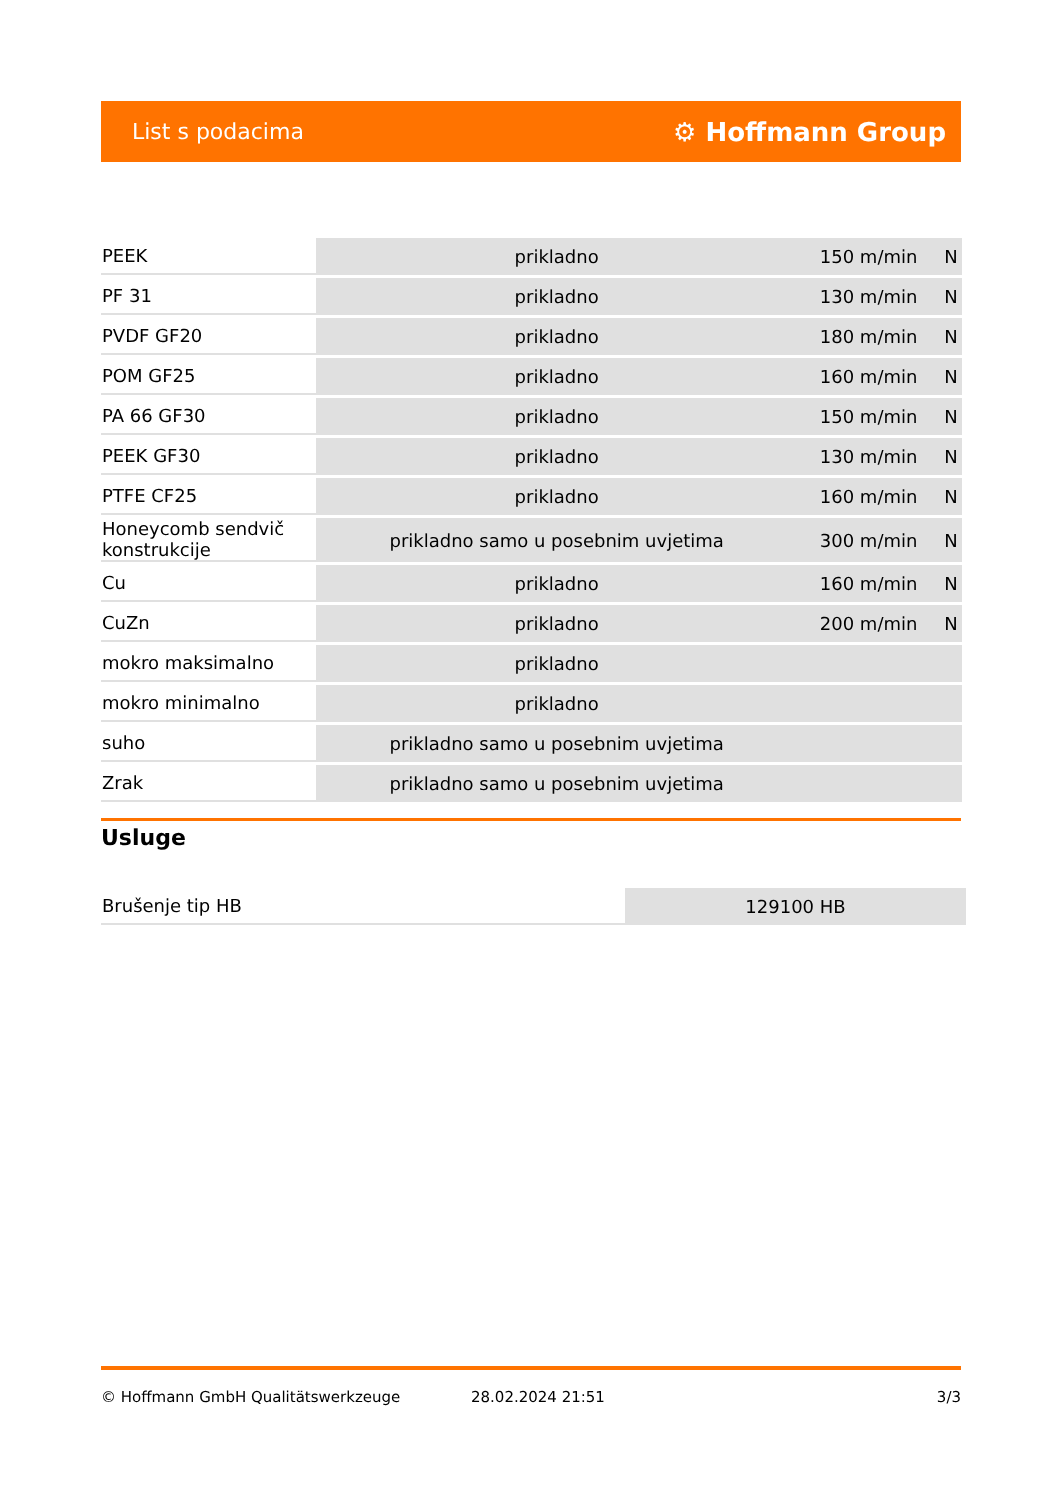List s podacima ⚙ Hoffmann Group
| PEEK | prikladno | 150 m/min | N |
| PF 31 | prikladno | 130 m/min | N |
| PVDF GF20 | prikladno | 180 m/min | N |
| POM GF25 | prikladno | 160 m/min | N |
| PA 66 GF30 | prikladno | 150 m/min | N |
| PEEK GF30 | prikladno | 130 m/min | N |
| PTFE CF25 | prikladno | 160 m/min | N |
| Honeycomb sendvič konstrukcije | prikladno samo u posebnim uvjetima | 300 m/min | N |
| Cu | prikladno | 160 m/min | N |
| CuZn | prikladno | 200 m/min | N |
| mokro maksimalno | prikladno | | |
| mokro minimalno | prikladno | | |
| suho | prikladno samo u posebnim uvjetima | | |
| Zrak | prikladno samo u posebnim uvjetima | | |
Usluge
| Brušenje tip HB | 129100 HB |
© Hoffmann GmbH Qualitätswerkzeuge 28.02.2024 21:51 3/3